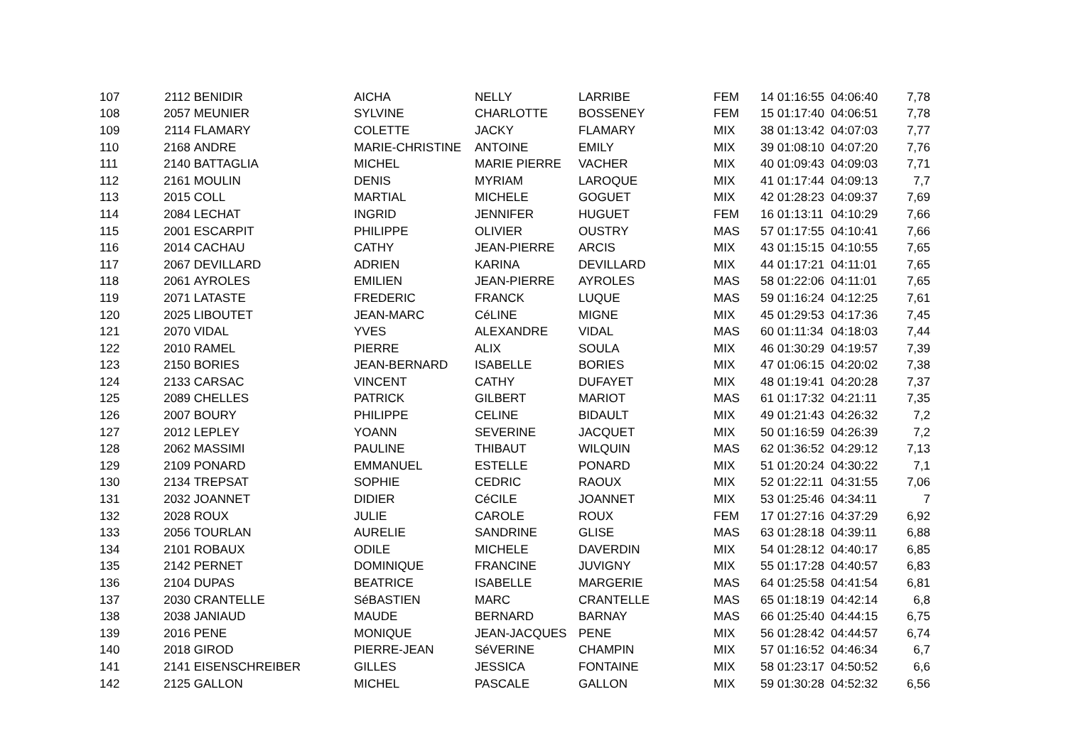| 107 | 2112 | BENIDIR | AICHA | NELLY | LARRIBE | FEM | 14 | 01:16:55 | 04:06:40 | 7,78 |
| 108 | 2057 | MEUNIER | SYLVINE | CHARLOTTE | BOSSENEY | FEM | 15 | 01:17:40 | 04:06:51 | 7,78 |
| 109 | 2114 | FLAMARY | COLETTE | JACKY | FLAMARY | MIX | 38 | 01:13:42 | 04:07:03 | 7,77 |
| 110 | 2168 | ANDRE | MARIE-CHRISTINE | ANTOINE | EMILY | MIX | 39 | 01:08:10 | 04:07:20 | 7,76 |
| 111 | 2140 | BATTAGLIA | MICHEL | MARIE PIERRE | VACHER | MIX | 40 | 01:09:43 | 04:09:03 | 7,71 |
| 112 | 2161 | MOULIN | DENIS | MYRIAM | LAROQUE | MIX | 41 | 01:17:44 | 04:09:13 | 7,7 |
| 113 | 2015 | COLL | MARTIAL | MICHELE | GOGUET | MIX | 42 | 01:28:23 | 04:09:37 | 7,69 |
| 114 | 2084 | LECHAT | INGRID | JENNIFER | HUGUET | FEM | 16 | 01:13:11 | 04:10:29 | 7,66 |
| 115 | 2001 | ESCARPIT | PHILIPPE | OLIVIER | OUSTRY | MAS | 57 | 01:17:55 | 04:10:41 | 7,66 |
| 116 | 2014 | CACHAU | CATHY | JEAN-PIERRE | ARCIS | MIX | 43 | 01:15:15 | 04:10:55 | 7,65 |
| 117 | 2067 | DEVILLARD | ADRIEN | KARINA | DEVILLARD | MIX | 44 | 01:17:21 | 04:11:01 | 7,65 |
| 118 | 2061 | AYROLES | EMILIEN | JEAN-PIERRE | AYROLES | MAS | 58 | 01:22:06 | 04:11:01 | 7,65 |
| 119 | 2071 | LATASTE | FREDERIC | FRANCK | LUQUE | MAS | 59 | 01:16:24 | 04:12:25 | 7,61 |
| 120 | 2025 | LIBOUTET | JEAN-MARC | CéLINE | MIGNE | MIX | 45 | 01:29:53 | 04:17:36 | 7,45 |
| 121 | 2070 | VIDAL | YVES | ALEXANDRE | VIDAL | MAS | 60 | 01:11:34 | 04:18:03 | 7,44 |
| 122 | 2010 | RAMEL | PIERRE | ALIX | SOULA | MIX | 46 | 01:30:29 | 04:19:57 | 7,39 |
| 123 | 2150 | BORIES | JEAN-BERNARD | ISABELLE | BORIES | MIX | 47 | 01:06:15 | 04:20:02 | 7,38 |
| 124 | 2133 | CARSAC | VINCENT | CATHY | DUFAYET | MIX | 48 | 01:19:41 | 04:20:28 | 7,37 |
| 125 | 2089 | CHELLES | PATRICK | GILBERT | MARIOT | MAS | 61 | 01:17:32 | 04:21:11 | 7,35 |
| 126 | 2007 | BOURY | PHILIPPE | CELINE | BIDAULT | MIX | 49 | 01:21:43 | 04:26:32 | 7,2 |
| 127 | 2012 | LEPLEY | YOANN | SEVERINE | JACQUET | MIX | 50 | 01:16:59 | 04:26:39 | 7,2 |
| 128 | 2062 | MASSIMI | PAULINE | THIBAUT | WILQUIN | MAS | 62 | 01:36:52 | 04:29:12 | 7,13 |
| 129 | 2109 | PONARD | EMMANUEL | ESTELLE | PONARD | MIX | 51 | 01:20:24 | 04:30:22 | 7,1 |
| 130 | 2134 | TREPSAT | SOPHIE | CEDRIC | RAOUX | MIX | 52 | 01:22:11 | 04:31:55 | 7,06 |
| 131 | 2032 | JOANNET | DIDIER | CéCILE | JOANNET | MIX | 53 | 01:25:46 | 04:34:11 | 7 |
| 132 | 2028 | ROUX | JULIE | CAROLE | ROUX | FEM | 17 | 01:27:16 | 04:37:29 | 6,92 |
| 133 | 2056 | TOURLAN | AURELIE | SANDRINE | GLISE | MAS | 63 | 01:28:18 | 04:39:11 | 6,88 |
| 134 | 2101 | ROBAUX | ODILE | MICHELE | DAVERDIN | MIX | 54 | 01:28:12 | 04:40:17 | 6,85 |
| 135 | 2142 | PERNET | DOMINIQUE | FRANCINE | JUVIGNY | MIX | 55 | 01:17:28 | 04:40:57 | 6,83 |
| 136 | 2104 | DUPAS | BEATRICE | ISABELLE | MARGERIE | MAS | 64 | 01:25:58 | 04:41:54 | 6,81 |
| 137 | 2030 | CRANTELLE | SéBASTIEN | MARC | CRANTELLE | MAS | 65 | 01:18:19 | 04:42:14 | 6,8 |
| 138 | 2038 | JANIAUD | MAUDE | BERNARD | BARNAY | MAS | 66 | 01:25:40 | 04:44:15 | 6,75 |
| 139 | 2016 | PENE | MONIQUE | JEAN-JACQUES | PENE | MIX | 56 | 01:28:42 | 04:44:57 | 6,74 |
| 140 | 2018 | GIROD | PIERRE-JEAN | SéVERINE | CHAMPIN | MIX | 57 | 01:16:52 | 04:46:34 | 6,7 |
| 141 | 2141 | EISENSCHREIBER | GILLES | JESSICA | FONTAINE | MIX | 58 | 01:23:17 | 04:50:52 | 6,6 |
| 142 | 2125 | GALLON | MICHEL | PASCALE | GALLON | MIX | 59 | 01:30:28 | 04:52:32 | 6,56 |